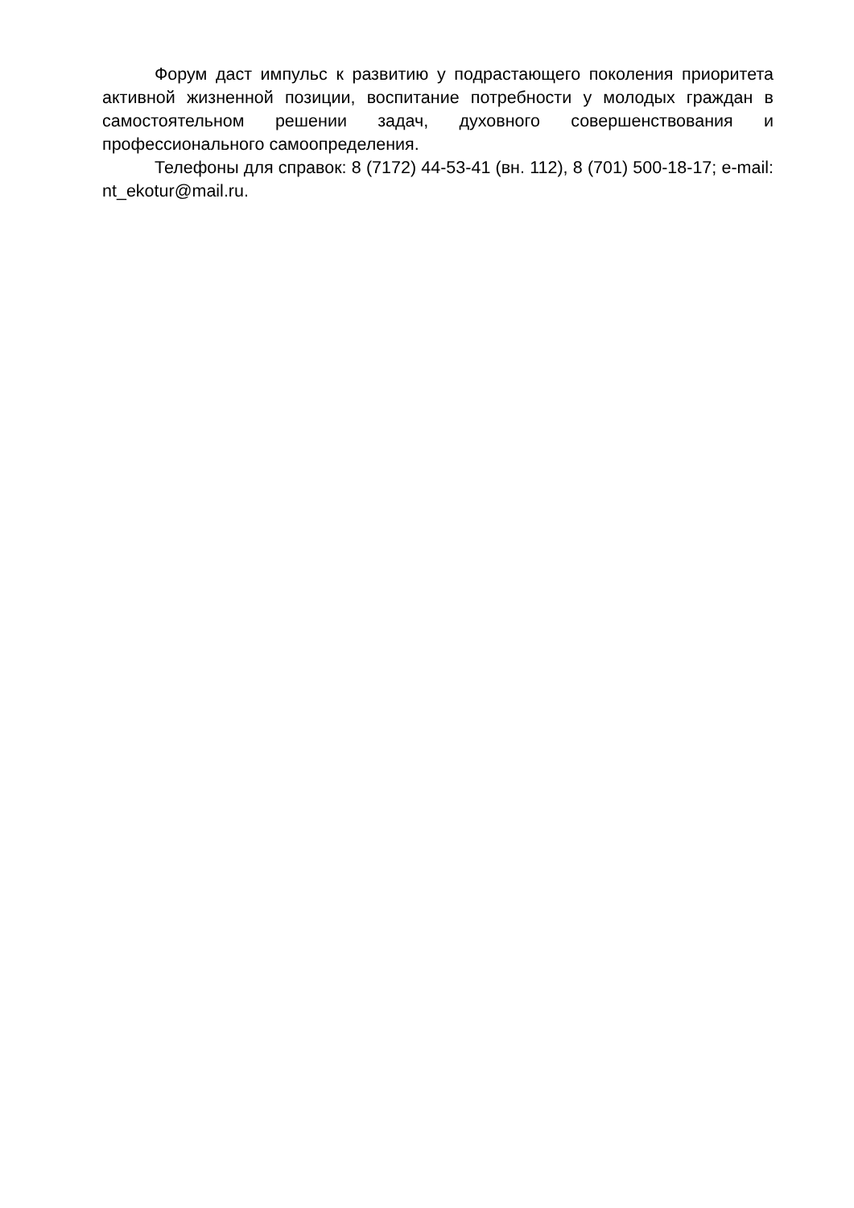Форум даст импульс к развитию у подрастающего поколения приоритета активной жизненной позиции, воспитание потребности у молодых граждан в самостоятельном решении задач, духовного совершенствования и профессионального самоопределения.
Телефоны для справок: 8 (7172) 44-53-41 (вн. 112), 8 (701) 500-18-17; e-mail: nt_ekotur@mail.ru.